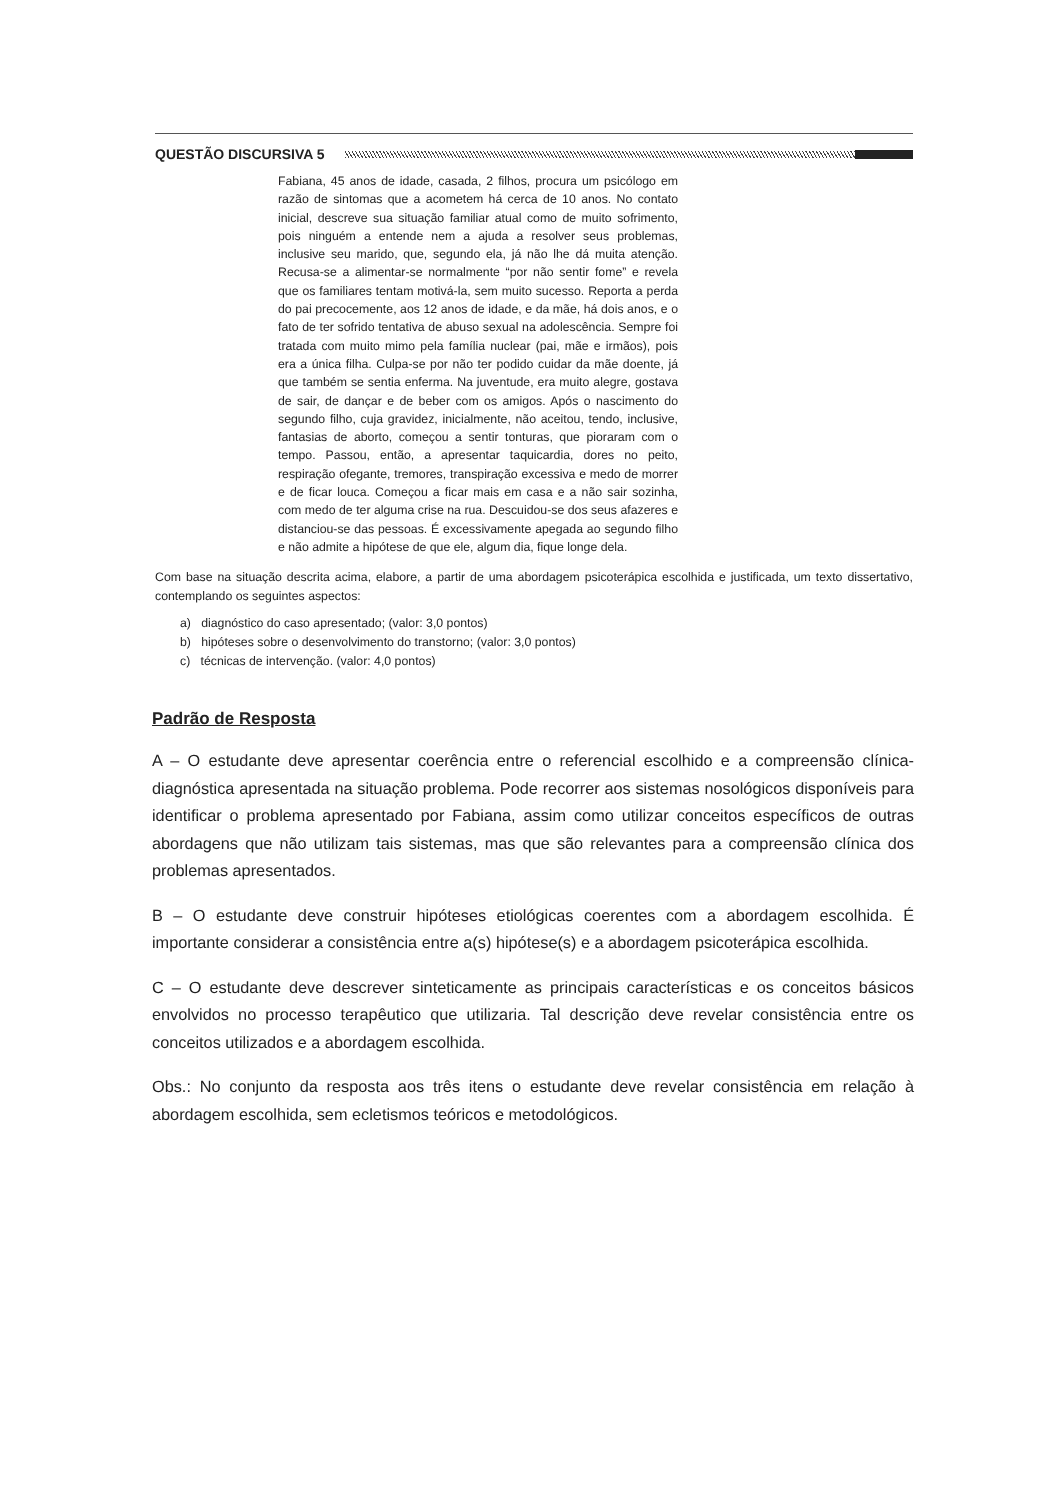QUESTÃO DISCURSIVA 5
Fabiana, 45 anos de idade, casada, 2 filhos, procura um psicólogo em razão de sintomas que a acometem há cerca de 10 anos. No contato inicial, descreve sua situação familiar atual como de muito sofrimento, pois ninguém a entende nem a ajuda a resolver seus problemas, inclusive seu marido, que, segundo ela, já não lhe dá muita atenção. Recusa-se a alimentar-se normalmente “por não sentir fome” e revela que os familiares tentam motivá-la, sem muito sucesso. Reporta a perda do pai precocemente, aos 12 anos de idade, e da mãe, há dois anos, e o fato de ter sofrido tentativa de abuso sexual na adolescência. Sempre foi tratada com muito mimo pela família nuclear (pai, mãe e irmãos), pois era a única filha. Culpa-se por não ter podido cuidar da mãe doente, já que também se sentia enferma. Na juventude, era muito alegre, gostava de sair, de dançar e de beber com os amigos. Após o nascimento do segundo filho, cuja gravidez, inicialmente, não aceitou, tendo, inclusive, fantasias de aborto, começou a sentir tonturas, que pioraram com o tempo. Passou, então, a apresentar taquicardia, dores no peito, respiração ofegante, tremores, transpiração excessiva e medo de morrer e de ficar louca. Começou a ficar mais em casa e a não sair sozinha, com medo de ter alguma crise na rua. Descuidou-se dos seus afazeres e distanciou-se das pessoas. É excessivamente apegada ao segundo filho e não admite a hipótese de que ele, algum dia, fique longe dela.
Com base na situação descrita acima, elabore, a partir de uma abordagem psicoterápica escolhida e justificada, um texto dissertativo, contemplando os seguintes aspectos:
a) diagnóstico do caso apresentado; (valor: 3,0 pontos)
b) hipóteses sobre o desenvolvimento do transtorno; (valor: 3,0 pontos)
c) técnicas de intervenção. (valor: 4,0 pontos)
Padrão de Resposta
A – O estudante deve apresentar coerência entre o referencial escolhido e a compreensão clínica-diagnóstica apresentada na situação problema. Pode recorrer aos sistemas nosológicos disponíveis para identificar o problema apresentado por Fabiana, assim como utilizar conceitos específicos de outras abordagens que não utilizam tais sistemas, mas que são relevantes para a compreensão clínica dos problemas apresentados.
B – O estudante deve construir hipóteses etiológicas coerentes com a abordagem escolhida. É importante considerar a consistência entre a(s) hipótese(s) e a abordagem psicoterápica escolhida.
C – O estudante deve descrever sinteticamente as principais características e os conceitos básicos envolvidos no processo terapêutico que utilizaria. Tal descrição deve revelar consistência entre os conceitos utilizados e a abordagem escolhida.
Obs.: No conjunto da resposta aos três itens o estudante deve revelar consistência em relação à abordagem escolhida, sem ecletismos teóricos e metodológicos.